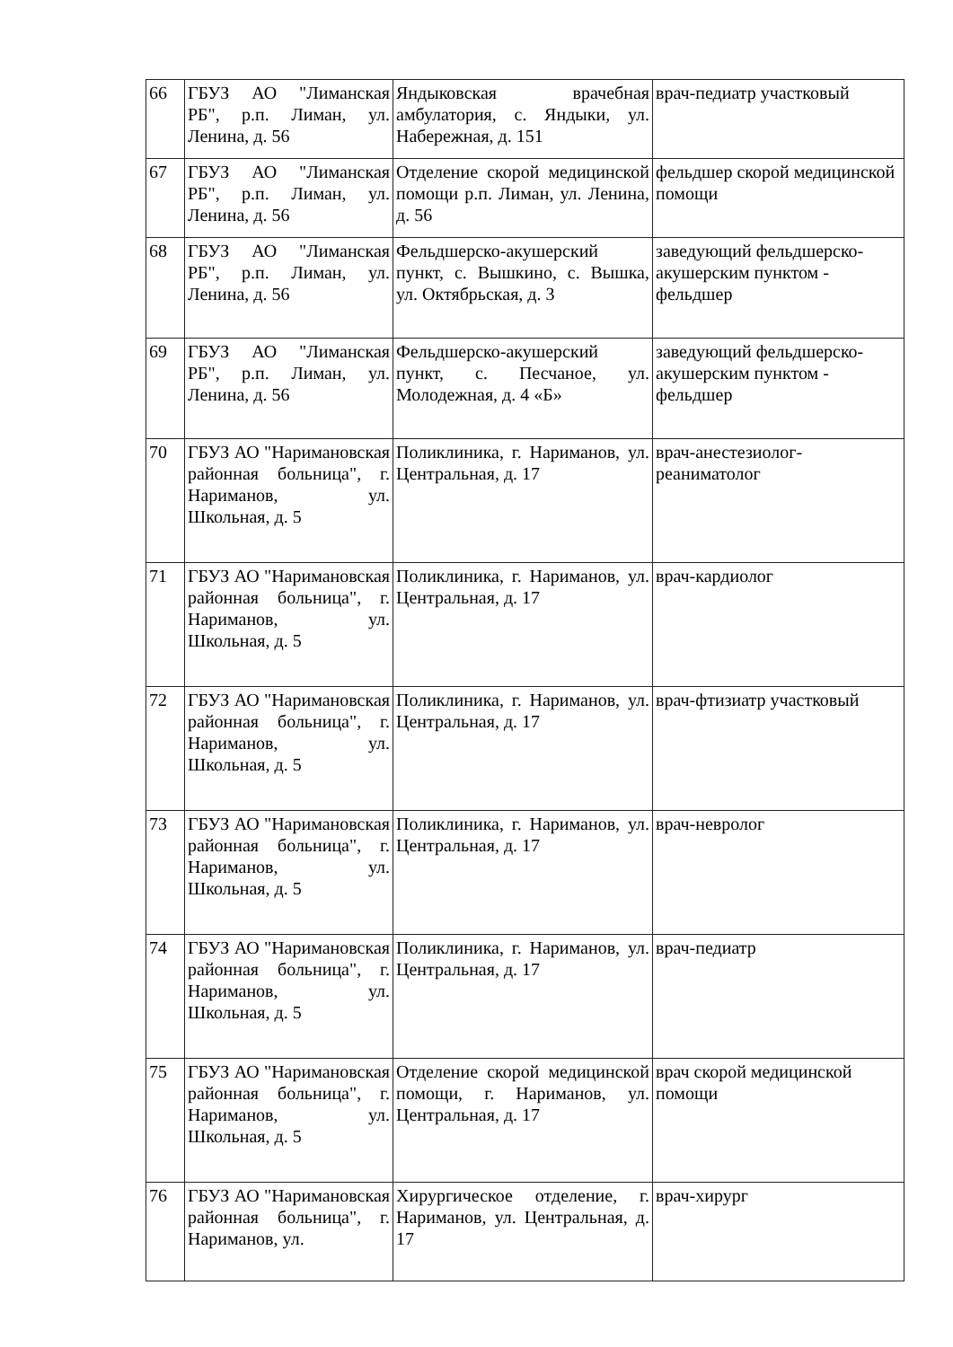| 66 | ГБУЗ АО "Лиманская РБ", р.п. Лиман, ул. Ленина, д. 56 | Яндыковская врачебная амбулатория, с. Яндыки, ул. Набережная, д. 151 | врач-педиатр участковый |
| 67 | ГБУЗ АО "Лиманская РБ", р.п. Лиман, ул. Ленина, д. 56 | Отделение скорой медицинской помощи р.п. Лиман, ул. Ленина, д. 56 | фельдшер скорой медицинской помощи |
| 68 | ГБУЗ АО "Лиманская РБ", р.п. Лиман, ул. Ленина, д. 56 | Фельдшерско-акушерский пункт, с. Вышкино, с. Вышка, ул. Октябрьская, д. 3 | заведующий фельдшерско-акушерским пунктом - фельдшер |
| 69 | ГБУЗ АО "Лиманская РБ", р.п. Лиман, ул. Ленина, д. 56 | Фельдшерско-акушерский пункт, с. Песчаное, ул. Молодежная, д. 4 «Б» | заведующий фельдшерско-акушерским пунктом - фельдшер |
| 70 | ГБУЗ АО "Наримановская районная больница", г. Нариманов, ул. Школьная, д. 5 | Поликлиника, г. Нариманов, ул. Центральная, д. 17 | врач-анестезиолог-реаниматолог |
| 71 | ГБУЗ АО "Наримановская районная больница", г. Нариманов, ул. Школьная, д. 5 | Поликлиника, г. Нариманов, ул. Центральная, д. 17 | врач-кардиолог |
| 72 | ГБУЗ АО "Наримановская районная больница", г. Нариманов, ул. Школьная, д. 5 | Поликлиника, г. Нариманов, ул. Центральная, д. 17 | врач-фтизиатр участковый |
| 73 | ГБУЗ АО "Наримановская районная больница", г. Нариманов, ул. Школьная, д. 5 | Поликлиника, г. Нариманов, ул. Центральная, д. 17 | врач-невролог |
| 74 | ГБУЗ АО "Наримановская районная больница", г. Нариманов, ул. Школьная, д. 5 | Поликлиника, г. Нариманов, ул. Центральная, д. 17 | врач-педиатр |
| 75 | ГБУЗ АО "Наримановская районная больница", г. Нариманов, ул. Школьная, д. 5 | Отделение скорой медицинской помощи, г. Нариманов, ул. Центральная, д. 17 | врач скорой медицинской помощи |
| 76 | ГБУЗ АО "Наримановская районная больница", г. Нариманов, ул. | Хирургическое отделение, г. Нариманов, ул. Центральная, д. 17 | врач-хирург |